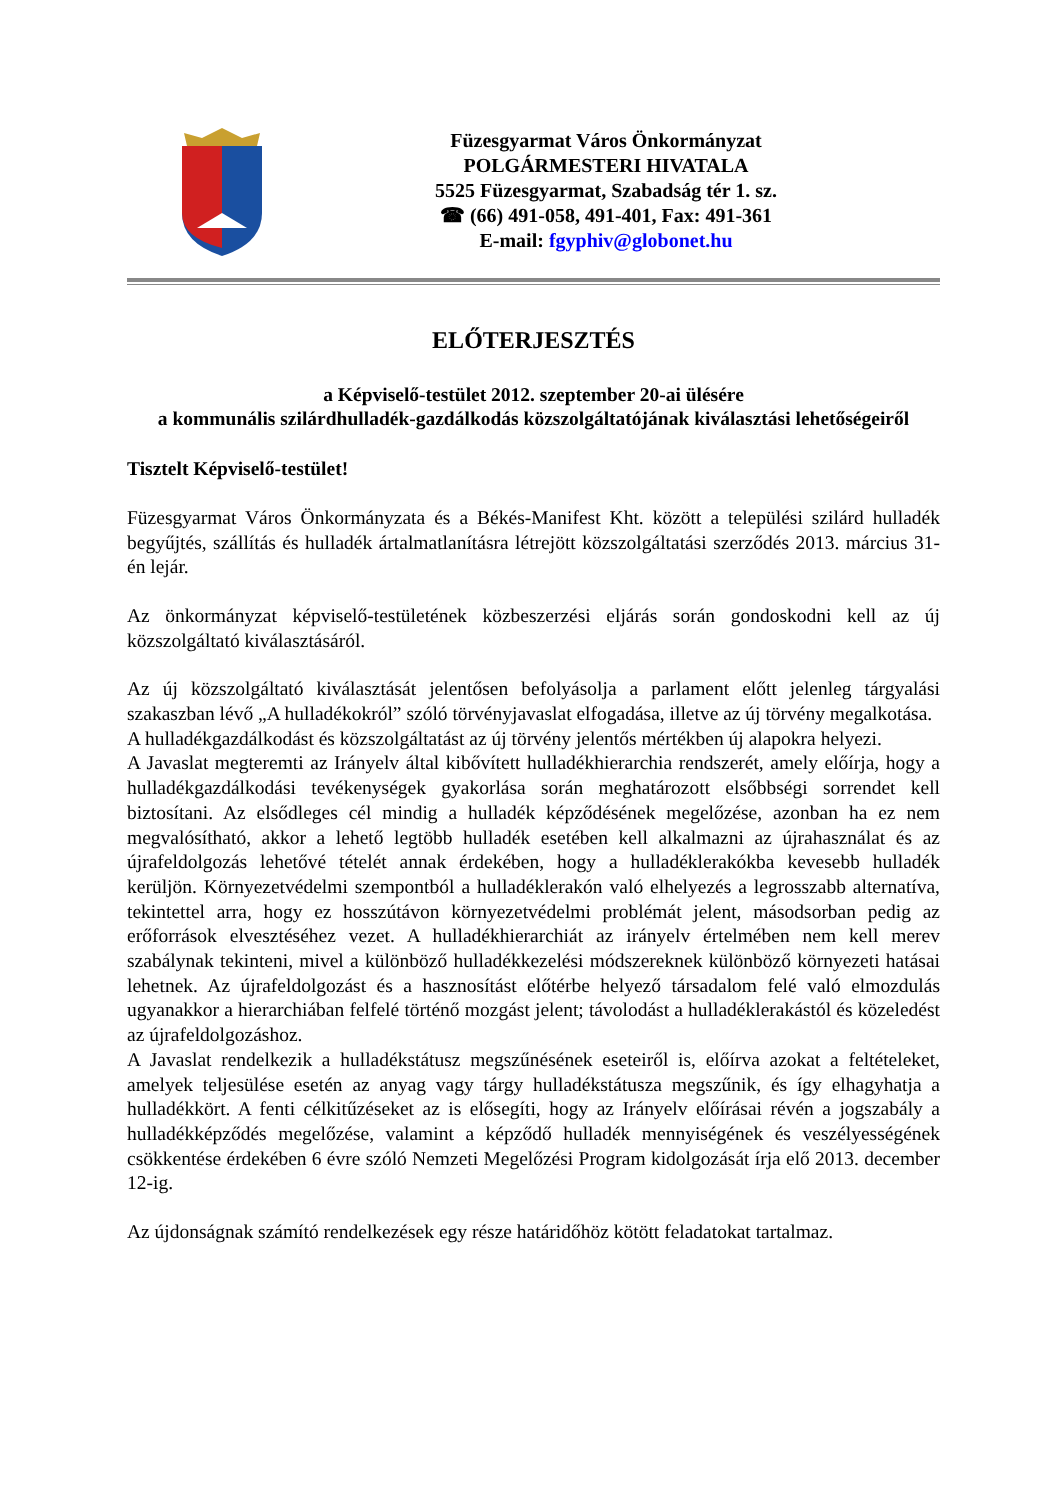Füzesgyarmat Város Önkormányzat
POLGÁRMESTERI HIVATALA
5525 Füzesgyarmat, Szabadság tér 1. sz.
☎ (66) 491-058, 491-401, Fax: 491-361
E-mail: fgyphiv@globonet.hu
ELŐTERJESZTÉS
a Képviselő-testület 2012. szeptember 20-ai ülésére
a kommunális szilárdhulladék-gazdálkodás közszolgáltatójának kiválasztási lehetőségeiről
Tisztelt Képviselő-testület!
Füzesgyarmat Város Önkormányzata és a Békés-Manifest Kht. között a települési szilárd hulladék begyűjtés, szállítás és hulladék ártalmatlanításra létrejött közszolgáltatási szerződés 2013. március 31-én lejár.
Az önkormányzat képviselő-testületének közbeszerzési eljárás során gondoskodni kell az új közszolgáltató kiválasztásáról.
Az új közszolgáltató kiválasztását jelentősen befolyásolja a parlament előtt jelenleg tárgyalási szakaszban lévő „A hulladékokról” szóló törvényjavaslat elfogadása, illetve az új törvény megalkotása.
A hulladékgazdálkodást és közszolgáltatást az új törvény jelentős mértékben új alapokra helyezi.
A Javaslat megteremti az Irányelv által kibővített hulladékhierarchia rendszerét, amely előírja, hogy a hulladékgazdálkodási tevékenységek gyakorlása során meghatározott elsőbbségi sorrendet kell biztosítani. Az elsődleges cél mindig a hulladék képződésének megelőzése, azonban ha ez nem megvalósítható, akkor a lehető legtöbb hulladék esetében kell alkalmazni az újrahasználat és az újrafeldolgozás lehetővé tételét annak érdekében, hogy a hulladéklerakókba kevesebb hulladék kerüljön. Környezetvédelmi szempontból a hulladéklerakón való elhelyezés a legrosszabb alternatíva, tekintettel arra, hogy ez hosszútávon környezetvédelmi problémát jelent, másodsorban pedig az erőforrások elvesztéséhez vezet. A hulladékhierarchiát az irányelv értelmében nem kell merev szabálynak tekinteni, mivel a különböző hulladékkezelési módszereknek különböző környezeti hatásai lehetnek. Az újrafeldolgozást és a hasznosítást előtérbe helyező társadalom felé való elmozdulás ugyanakkor a hierarchiában felfelé történő mozgást jelent; távolodást a hulladéklerakástól és közeledést az újrafeldolgozáshoz.
A Javaslat rendelkezik a hulladékstátusz megszűnésének eseteiről is, előírva azokat a feltételeket, amelyek teljesülése esetén az anyag vagy tárgy hulladékstátusza megszűnik, és így elhagyhatja a hulladékkört. A fenti célkitűzéseket az is elősegíti, hogy az Irányelv előírásai révén a jogszabály a hulladékképződés megelőzése, valamint a képződő hulladék mennyiségének és veszélyességének csökkentése érdekében 6 évre szóló Nemzeti Megelőzési Program kidolgozását írja elő 2013. december 12-ig.
Az újdonságnak számító rendelkezések egy része határidőhöz kötött feladatokat tartalmaz.